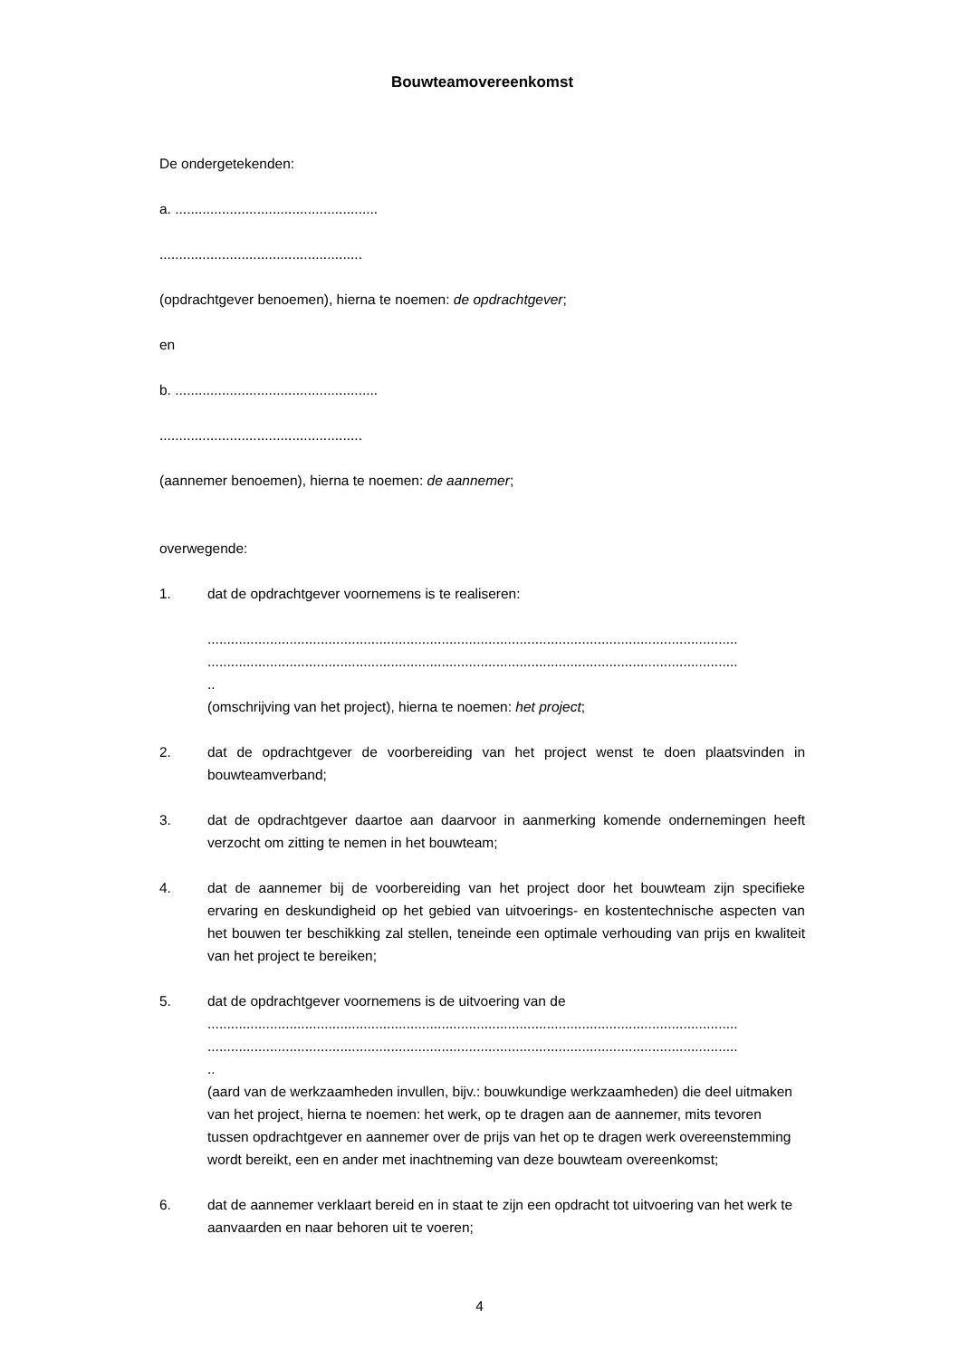Bouwteamovereenkomst
De ondergetekenden:
a. ....................................................
....................................................
(opdrachtgever benoemen), hierna te noemen: de opdrachtgever;
en
b. ....................................................
....................................................
(aannemer benoemen), hierna te noemen: de aannemer;
overwegende:
1. dat de opdrachtgever voornemens is te realiseren:
........................................................................................................................................
........................................................................................................................................
..
(omschrijving van het project), hierna te noemen: het project;
2. dat de opdrachtgever de voorbereiding van het project wenst te doen plaatsvinden in bouwteamverband;
3. dat de opdrachtgever daartoe aan daarvoor in aanmerking komende ondernemingen heeft verzocht om zitting te nemen in het bouwteam;
4. dat de aannemer bij de voorbereiding van het project door het bouwteam zijn specifieke ervaring en deskundigheid op het gebied van uitvoerings- en kostentechnische aspecten van het bouwen ter beschikking zal stellen, teneinde een optimale verhouding van prijs en kwaliteit van het project te bereiken;
5. dat de opdrachtgever voornemens is de uitvoering van de
........................................................................................................................................
........................................................................................................................................
..
(aard van de werkzaamheden invullen, bijv.: bouwkundige werkzaamheden) die deel uitmaken van het project, hierna te noemen: het werk, op te dragen aan de aannemer, mits tevoren tussen opdrachtgever en aannemer over de prijs van het op te dragen werk overeenstemming wordt bereikt, een en ander met inachtneming van deze bouwteam overeenkomst;
6. dat de aannemer verklaart bereid en in staat te zijn een opdracht tot uitvoering van het werk te aanvaarden en naar behoren uit te voeren;
4